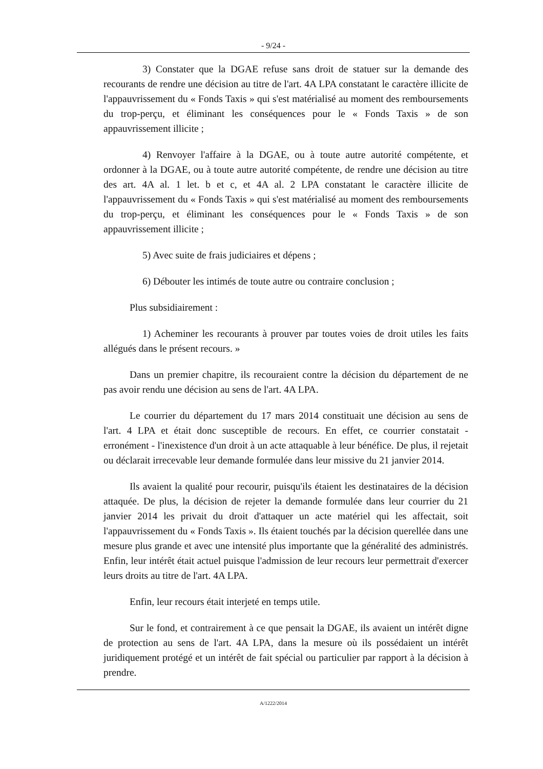- 9/24 -
3) Constater que la DGAE refuse sans droit de statuer sur la demande des recourants de rendre une décision au titre de l'art. 4A LPA constatant le caractère illicite de l'appauvrissement du « Fonds Taxis » qui s'est matérialisé au moment des remboursements du trop-perçu, et éliminant les conséquences pour le « Fonds Taxis » de son appauvrissement illicite ;
4) Renvoyer l'affaire à la DGAE, ou à toute autre autorité compétente, et ordonner à la DGAE, ou à toute autre autorité compétente, de rendre une décision au titre des art. 4A al. 1 let. b et c, et 4A al. 2 LPA constatant le caractère illicite de l'appauvrissement du « Fonds Taxis » qui s'est matérialisé au moment des remboursements du trop-perçu, et éliminant les conséquences pour le « Fonds Taxis » de son appauvrissement illicite ;
5) Avec suite de frais judiciaires et dépens ;
6) Débouter les intimés de toute autre ou contraire conclusion ;
Plus subsidiairement :
1) Acheminer les recourants à prouver par toutes voies de droit utiles les faits allégués dans le présent recours. »
Dans un premier chapitre, ils recouraient contre la décision du département de ne pas avoir rendu une décision au sens de l'art. 4A LPA.
Le courrier du département du 17 mars 2014 constituait une décision au sens de l'art. 4 LPA et était donc susceptible de recours. En effet, ce courrier constatait - erronément - l'inexistence d'un droit à un acte attaquable à leur bénéfice. De plus, il rejetait ou déclarait irrecevable leur demande formulée dans leur missive du 21 janvier 2014.
Ils avaient la qualité pour recourir, puisqu'ils étaient les destinataires de la décision attaquée. De plus, la décision de rejeter la demande formulée dans leur courrier du 21 janvier 2014 les privait du droit d'attaquer un acte matériel qui les affectait, soit l'appauvrissement du « Fonds Taxis ». Ils étaient touchés par la décision querellée dans une mesure plus grande et avec une intensité plus importante que la généralité des administrés. Enfin, leur intérêt était actuel puisque l'admission de leur recours leur permettrait d'exercer leurs droits au titre de l'art. 4A LPA.
Enfin, leur recours était interjeté en temps utile.
Sur le fond, et contrairement à ce que pensait la DGAE, ils avaient un intérêt digne de protection au sens de l'art. 4A LPA, dans la mesure où ils possédaient un intérêt juridiquement protégé et un intérêt de fait spécial ou particulier par rapport à la décision à prendre.
A/1222/2014